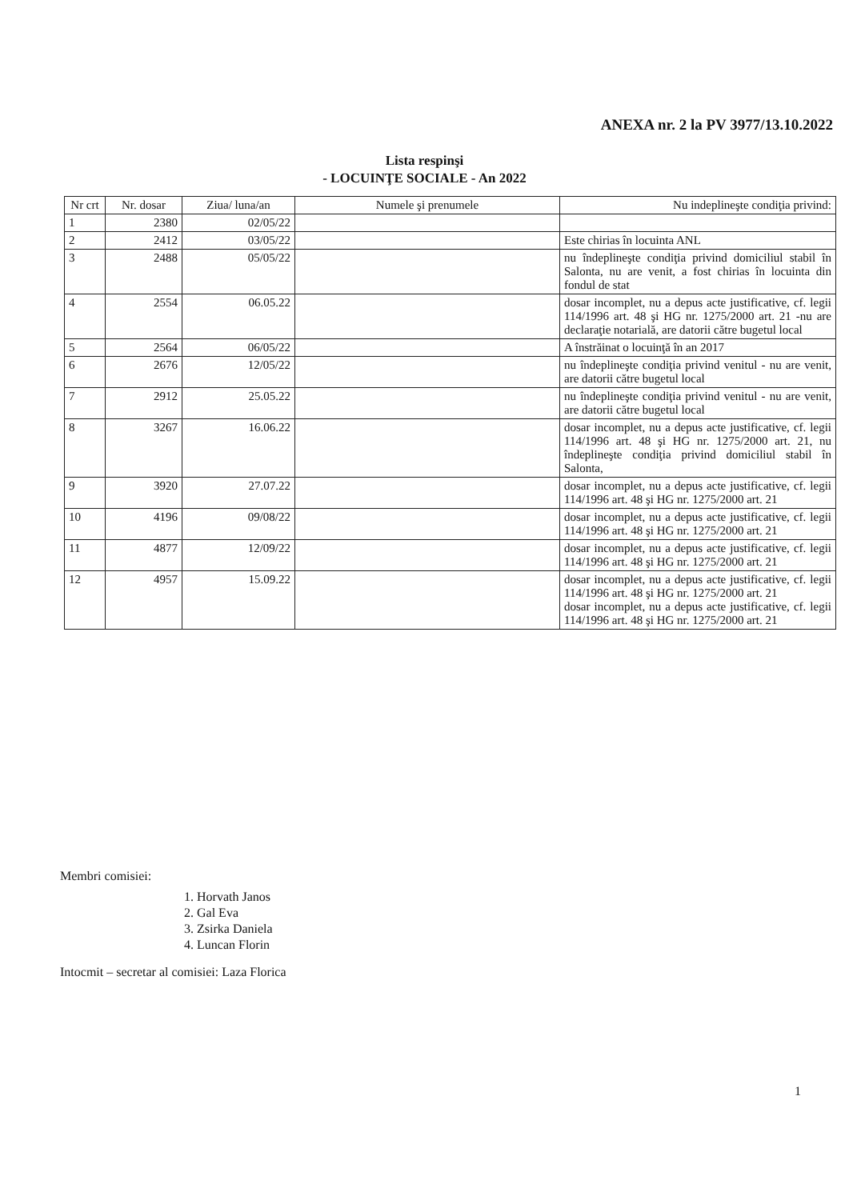ANEXA nr. 2 la PV 3977/13.10.2022
Lista respinşi
- LOCUINŢE SOCIALE - An 2022
| Nr crt | Nr. dosar | Ziua/ luna/an | Numele şi prenumele | Nu indeplineşte condiţia privind: |
| --- | --- | --- | --- | --- |
| 1 | 2380 | 02/05/22 | | |
| 2 | 2412 | 03/05/22 | | Este chirias în locuinta ANL |
| 3 | 2488 | 05/05/22 | | nu îndeplineşte condiţia privind domiciliul stabil în Salonta, nu are venit, a fost chirias în locuinta din fondul de stat |
| 4 | 2554 | 06.05.22 | | dosar incomplet, nu a depus acte justificative, cf. legii 114/1996 art. 48 şi HG nr. 1275/2000 art. 21 -nu are declaraţie notarială, are datorii către bugetul local |
| 5 | 2564 | 06/05/22 | | A înstrăinat o locuinţă în an 2017 |
| 6 | 2676 | 12/05/22 | | nu îndeplineşte condiţia privind venitul - nu are venit, are datorii către bugetul local |
| 7 | 2912 | 25.05.22 | | nu îndeplineşte condiţia privind venitul - nu are venit, are datorii către bugetul local |
| 8 | 3267 | 16.06.22 | | dosar incomplet, nu a depus acte justificative, cf. legii 114/1996 art. 48 şi HG nr. 1275/2000 art. 21, nu îndeplineşte condiţia privind domiciliul stabil în Salonta, |
| 9 | 3920 | 27.07.22 | | dosar incomplet, nu a depus acte justificative, cf. legii 114/1996 art. 48 şi HG nr. 1275/2000 art. 21 |
| 10 | 4196 | 09/08/22 | | dosar incomplet, nu a depus acte justificative, cf. legii 114/1996 art. 48 şi HG nr. 1275/2000 art. 21 |
| 11 | 4877 | 12/09/22 | | dosar incomplet, nu a depus acte justificative, cf. legii 114/1996 art. 48 şi HG nr. 1275/2000 art. 21 |
| 12 | 4957 | 15.09.22 | | dosar incomplet, nu a depus acte justificative, cf. legii 114/1996 art. 48 şi HG nr. 1275/2000 art. 21 dosar incomplet, nu a depus acte justificative, cf. legii 114/1996 art. 48 şi HG nr. 1275/2000 art. 21 |
Membri comisiei:
1. Horvath Janos
2. Gal Eva
3. Zsirka Daniela
4. Luncan Florin
Intocmit – secretar al comisiei: Laza Florica
1